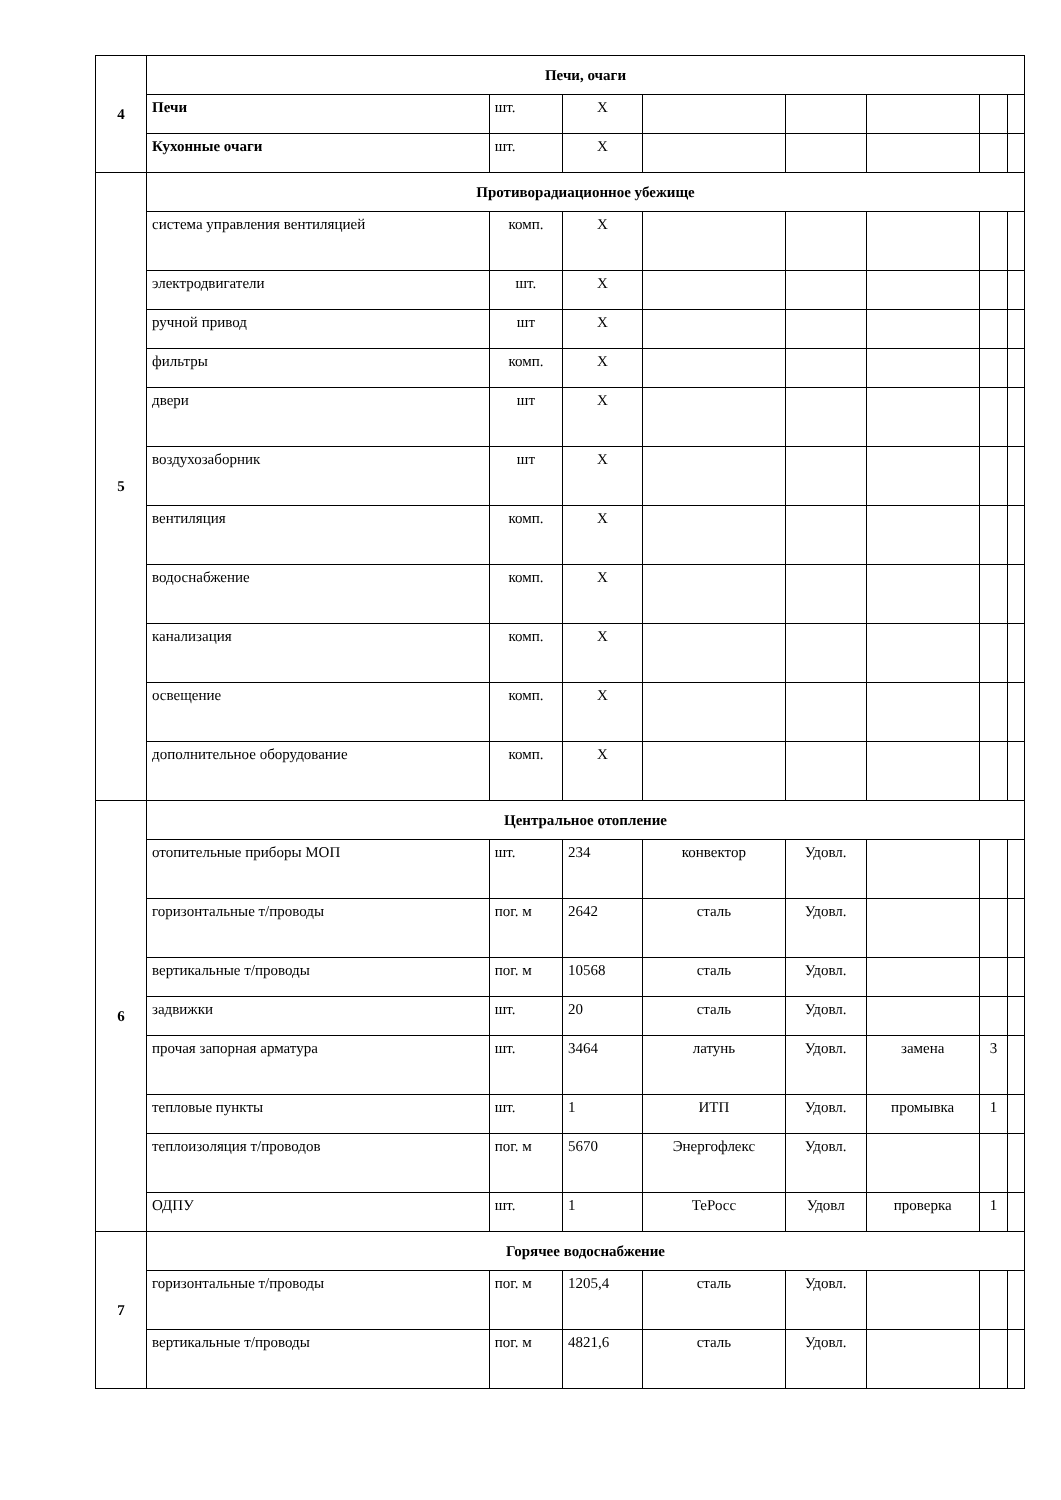| 4 | Печи, очаги | | | | | | | |
| | Печи | шт. | X | | | | | |
| | Кухонные очаги | шт. | X | | | | | |
| 5 | Противорадиационное убежище | | | | | | | |
| | система управления вентиляцией | комп. | X | | | | | |
| | электродвигатели | шт. | X | | | | | |
| | ручной привод | шт | X | | | | | |
| | фильтры | комп. | X | | | | | |
| | двери | шт | X | | | | | |
| | воздухозаборник | шт | X | | | | | |
| | вентиляция | комп. | X | | | | | |
| | водоснабжение | комп. | X | | | | | |
| | канализация | комп. | X | | | | | |
| | освещение | комп. | X | | | | | |
| | дополнительное оборудование | комп. | X | | | | | |
| 6 | Центральное отопление | | | | | | | |
| | отопительные приборы МОП | шт. | 234 | конвектор | Удовл. | | | |
| | горизонтальные т/проводы | пог. м | 2642 | сталь | Удовл. | | | |
| | вертикальные т/проводы | пог. м | 10568 | сталь | Удовл. | | | |
| | задвижки | шт. | 20 | сталь | Удовл. | | | |
| | прочая запорная арматура | шт. | 3464 | латунь | Удовл. | замена | 3 | |
| | тепловые пункты | шт. | 1 | ИТП | Удовл. | промывка | 1 | |
| | теплоизоляция т/проводов | пог. м | 5670 | Энергофлекс | Удовл. | | | |
| | ОДПУ | шт. | 1 | ТеРосс | Удовл | проверка | 1 | |
| 7 | Горячее водоснабжение | | | | | | | |
| | горизонтальные т/проводы | пог. м | 1205,4 | сталь | Удовл. | | | |
| | вертикальные т/проводы | пог. м | 4821,6 | сталь | Удовл. | | | |